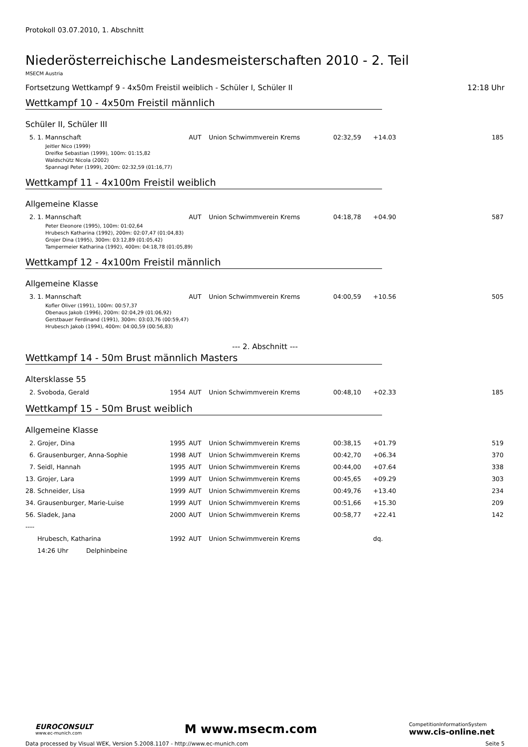Protokoll 03.07.2010, 1. Abschnitt
Niederösterreichische Landesmeisterschaften 2010 - 2. Teil
MSECM Austria
Fortsetzung Wettkampf 9 - 4x50m Freistil weiblich - Schüler I, Schüler II 12:18 Uhr
Wettkampf 10 - 4x50m Freistil männlich
Schüler II, Schüler III
| 5. | 1. Mannschaft | | AUT | Union Schwimmverein Krems | 02:32,59 | +14.03 | 185 |
Jeitler Nico (1999)
Dreifke Sebastian (1999), 100m: 01:15,82
Waldschütz Nicola (2002)
Spannagl Peter (1999), 200m: 02:32,59 (01:16,77)
Wettkampf 11 - 4x100m Freistil weiblich
Allgemeine Klasse
| 2. | 1. Mannschaft | | AUT | Union Schwimmverein Krems | 04:18,78 | +04.90 | 587 |
Peter Eleonore (1995), 100m: 01:02,64
Hrubesch Katharina (1992), 200m: 02:07,47 (01:04,83)
Grojer Dina (1995), 300m: 03:12,89 (01:05,42)
Tampermeier Katharina (1992), 400m: 04:18,78 (01:05,89)
Wettkampf 12 - 4x100m Freistil männlich
Allgemeine Klasse
| 3. | 1. Mannschaft | | AUT | Union Schwimmverein Krems | 04:00,59 | +10.56 | 505 |
Kofler Oliver (1991), 100m: 00:57,37
Obenaus Jakob (1996), 200m: 02:04,29 (01:06,92)
Gerstbauer Ferdinand (1991), 300m: 03:03,76 (00:59,47)
Hrubesch Jakob (1994), 400m: 04:00,59 (00:56,83)
--- 2. Abschnitt ---
Wettkampf 14 - 50m Brust männlich Masters
Altersklasse 55
| 2. | Svoboda, Gerald | 1954 | AUT | Union Schwimmverein Krems | 00:48,10 | +02.33 | 185 |
Wettkampf 15 - 50m Brust weiblich
Allgemeine Klasse
| 2. | Grojer, Dina | 1995 | AUT | Union Schwimmverein Krems | 00:38,15 | +01.79 | 519 |
| 6. | Grausenburger, Anna-Sophie | 1998 | AUT | Union Schwimmverein Krems | 00:42,70 | +06.34 | 370 |
| 7. | Seidl, Hannah | 1995 | AUT | Union Schwimmverein Krems | 00:44,00 | +07.64 | 338 |
| 13. | Grojer, Lara | 1999 | AUT | Union Schwimmverein Krems | 00:45,65 | +09.29 | 303 |
| 28. | Schneider, Lisa | 1999 | AUT | Union Schwimmverein Krems | 00:49,76 | +13.40 | 234 |
| 34. | Grausenburger, Marie-Luise | 1999 | AUT | Union Schwimmverein Krems | 00:51,66 | +15.30 | 209 |
| 56. | Sladek, Jana | 2000 | AUT | Union Schwimmverein Krems | 00:58,77 | +22.41 | 142 |
| ---- | | | | | | | |
| | Hrubesch, Katharina | 1992 | AUT | Union Schwimmverein Krems | | dq. | |
| | 14:26 Uhr Delphinbeine | | | | | | |
EUROCONSULT
www.ec-munich.com
M www.msecm.com
CompetitionInformationSystem
www.cis-online.net
Data processed by Visual WEK, Version 5.2008.1107 - http://www.ec-munich.com Seite 5